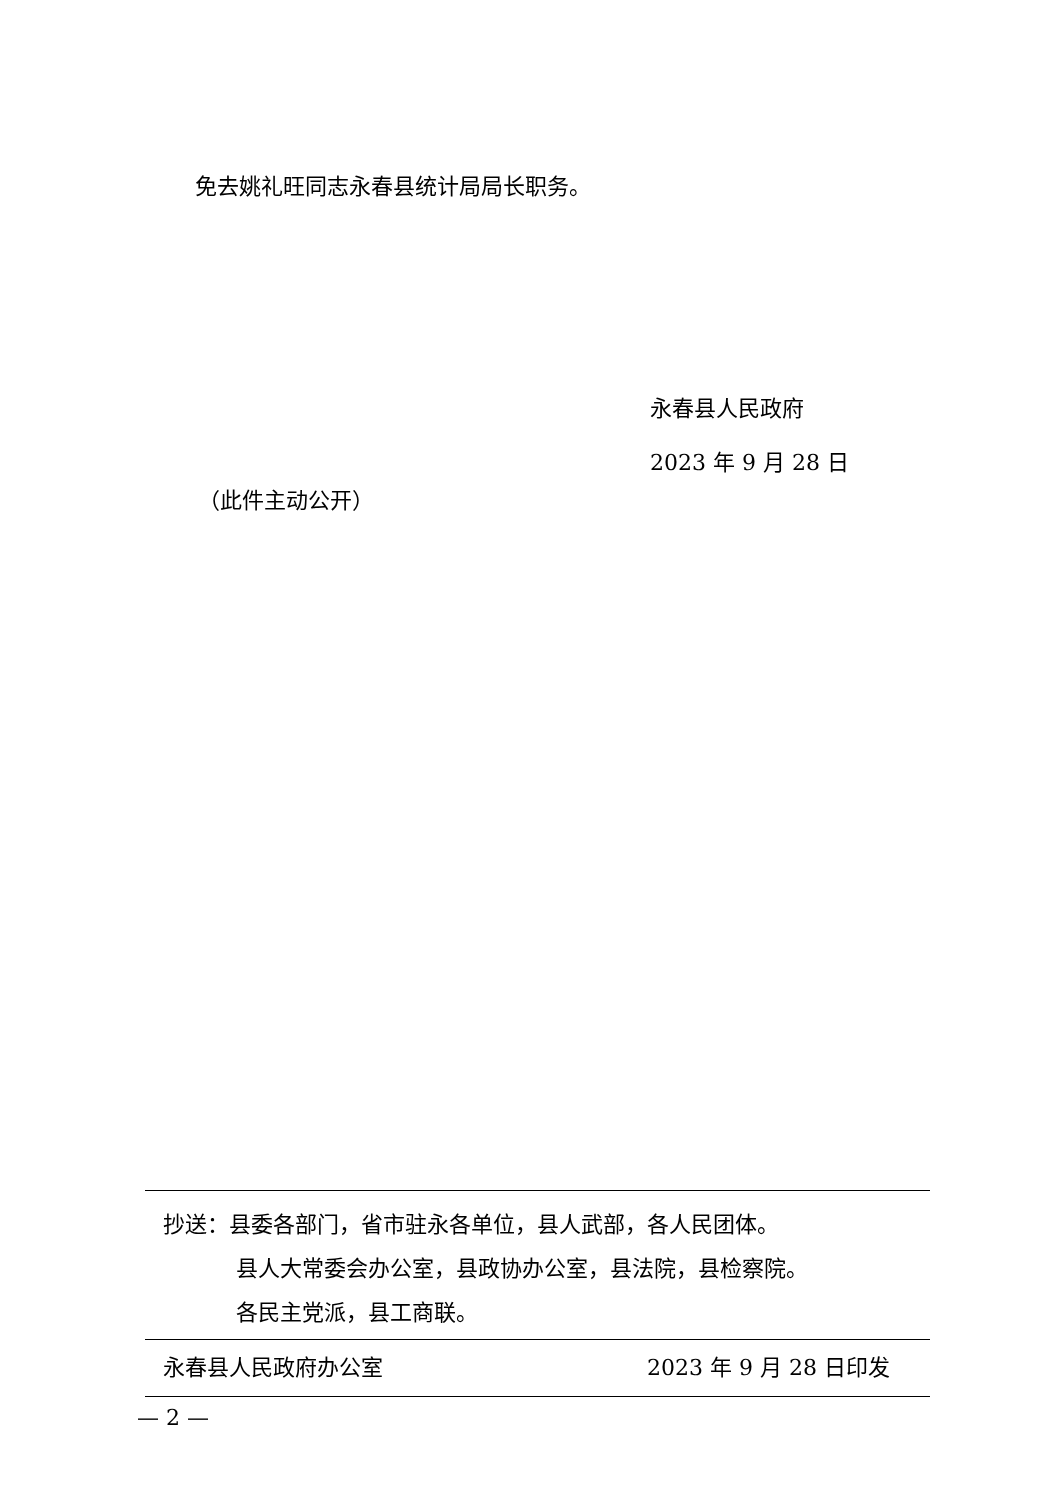免去姚礼旺同志永春县统计局局长职务。
永春县人民政府
2023 年 9 月 28 日
（此件主动公开）
抄送：县委各部门，省市驻永各单位，县人武部，各人民团体。
县人大常委会办公室，县政协办公室，县法院，县检察院。
各民主党派，县工商联。
永春县人民政府办公室 2023 年 9 月 28 日印发
— 2 —